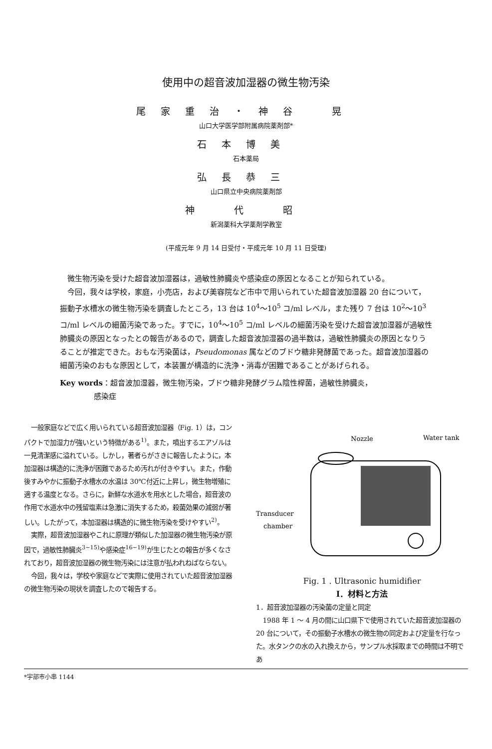使用中の超音波加湿器の微生物汚染
尾家重治・神谷　晃
山口大学医学部附属病院薬剤部*
石本博美
石本薬局
弘長恭三
山口県立中央病院薬剤部
神　代　昭
新潟薬科大学薬剤学教室
(平成元年 9 月 14 日受付・平成元年 10 月 11 日受理)
微生物汚染を受けた超音波加湿器は，過敏性肺臓炎や感染症の原因となることが知られている。
今回，我々は学校，家庭，小売店，および美容院など市中で用いられていた超音波加湿器 20 台について，振動子水槽水の微生物汚染を調査したところ，13 台は 10<sup>4</sup>～10<sup>5</sup> コ/ml レベル，また残り 7 台は 10<sup>2</sup>～10<sup>3</sup> コ/ml レベルの細菌汚染であった。すでに，10<sup>4</sup>～10<sup>5</sup> コ/ml レベルの細菌汚染を受けた超音波加湿器が過敏性肺臓炎の原因となったとの報告があるので，調査した超音波加湿器の過半数は，過敏性肺臓炎の原因となりうることが推定できた。おもな汚染菌は，Pseudomonas 属などのブドウ糖非発酵菌であった。超音波加湿器の細菌汚染のおもな原因として，本装置が構造的に洗浄・消毒が困難であることがあげられる。
Key words：超音波加湿器，微生物汚染，ブドウ糖非発酵グラム陰性桿菌，過敏性肺臓炎，
     感染症
一般家庭などで広く用いられている超音波加湿器（Fig. 1）は，コンパクトで加湿力が強いという特徴がある<sup>1)</sup>。また，噴出するエアゾルは一見清潔感に溢れている。しかし，著者らがさきに報告したように，本加湿器は構造的に洗浄が困難であるため汚れが付きやすい。また，作動後すみやかに振動子水槽水の水温は 30℃付近に上昇し，微生物増殖に適する温度となる。さらに，新鮮な水道水を用水とした場合，超音波の作用で水道水中の残留塩素は急激に消失するため，殺菌効果の減弱が著しい。したがって，本加湿器は構造的に微生物汚染を受けやすい<sup>2)</sup>。
実際，超音波加湿器やこれに原理が類似した加湿器の微生物汚染が原因で，過敏性肺臓炎<sup>3~15)</sup>や感染症<sup>16~19)</sup>が生じたとの報告が多くなされており，超音波加湿器の微生物汚染には注意が払われねばならない。
今回，我々は，学校や家庭などで実際に使用されていた超音波加湿器の微生物汚染の現状を調査したので報告する。
Nozzle
Water tank
Transducer
chamber
Fig. 1 . Ultrasonic humidifier
I．材料と方法
1．超音波加湿器の汚染菌の定量と同定
1988 年 1 ～ 4 月の間に山口県下で使用されていた超音波加湿器の 20 台について，その振動子水槽水の微生物の同定および定量を行なった。水タンクの水の入れ換えから，サンプル水採取までの時間は不明であ
*宇部市小串 1144